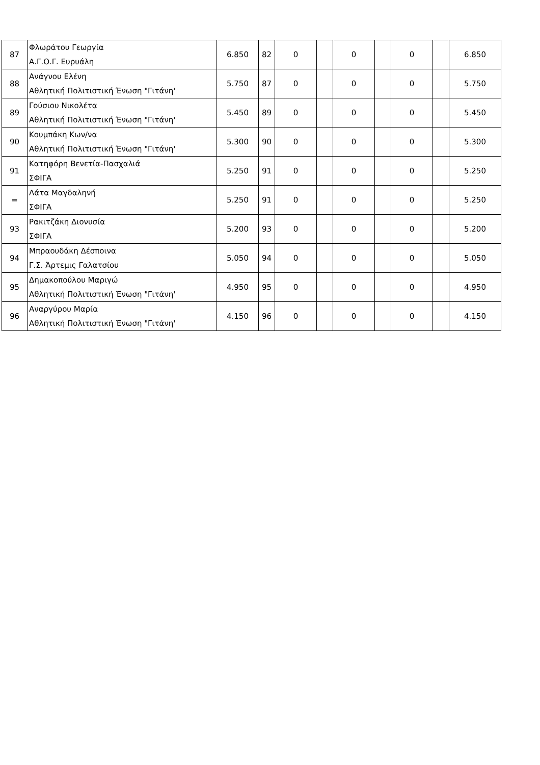| 87 | Φλωράτου Γεωργία Α.Γ.Ο.Γ. Ευρυάλη | 6.850 | 82 | 0 | | 0 | | 0 | | 6.850 |
| 88 | Ανάγνου Ελένη Αθλητική Πολιτιστική Ένωση "Γιτάνη' | 5.750 | 87 | 0 | | 0 | | 0 | | 5.750 |
| 89 | Γούσιου Νικολέτα Αθλητική Πολιτιστική Ένωση "Γιτάνη' | 5.450 | 89 | 0 | | 0 | | 0 | | 5.450 |
| 90 | Κουμπάκη Κων/να Αθλητική Πολιτιστική Ένωση "Γιτάνη' | 5.300 | 90 | 0 | | 0 | | 0 | | 5.300 |
| 91 | Κατηφόρη Βενετία-Πασχαλιά ΣΦΙΓΑ | 5.250 | 91 | 0 | | 0 | | 0 | | 5.250 |
| = | Λάτα Μαγδαληνή ΣΦΙΓΑ | 5.250 | 91 | 0 | | 0 | | 0 | | 5.250 |
| 93 | Ρακιτζάκη Διονυσία ΣΦΙΓΑ | 5.200 | 93 | 0 | | 0 | | 0 | | 5.200 |
| 94 | Μπραουδάκη Δέσποινα Γ.Σ. Άρτεμις Γαλατσίου | 5.050 | 94 | 0 | | 0 | | 0 | | 5.050 |
| 95 | Δημακοπούλου Μαριγώ Αθλητική Πολιτιστική Ένωση "Γιτάνη' | 4.950 | 95 | 0 | | 0 | | 0 | | 4.950 |
| 96 | Αναργύρου Μαρία Αθλητική Πολιτιστική Ένωση "Γιτάνη' | 4.150 | 96 | 0 | | 0 | | 0 | | 4.150 |